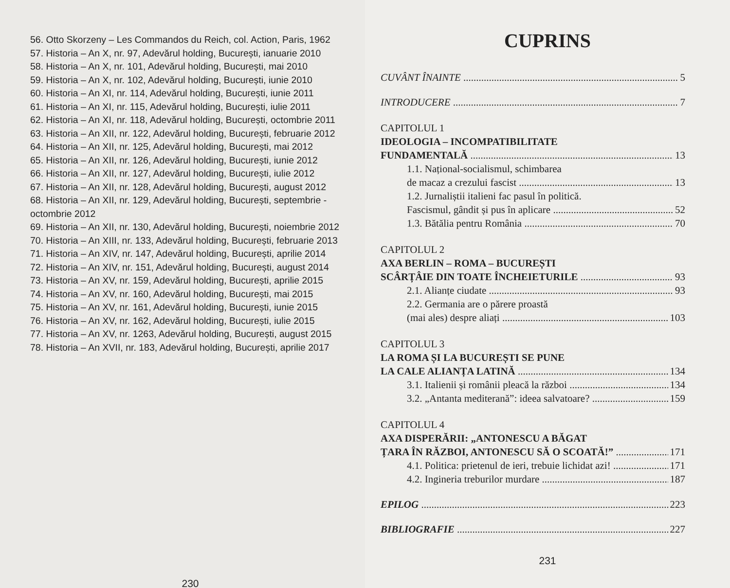56. Otto Skorzeny – Les Commandos du Reich, col. Action, Paris, 1962
57. Historia – An X, nr. 97, Adevărul holding, București, ianuarie 2010
58. Historia – An X, nr. 101, Adevărul holding, București, mai 2010
59. Historia – An X, nr. 102, Adevărul holding, București, iunie 2010
60. Historia – An XI, nr. 114, Adevărul holding, București, iunie 2011
61. Historia – An XI, nr. 115, Adevărul holding, București, iulie 2011
62. Historia – An XI, nr. 118, Adevărul holding, București, octombrie 2011
63. Historia – An XII, nr. 122, Adevărul holding, București, februarie 2012
64. Historia – An XII, nr. 125, Adevărul holding, București, mai 2012
65. Historia – An XII, nr. 126, Adevărul holding, București, iunie 2012
66. Historia – An XII, nr. 127, Adevărul holding, București, iulie 2012
67. Historia – An XII, nr. 128, Adevărul holding, București, august 2012
68. Historia – An XII, nr. 129, Adevărul holding, București, septembrie - octombrie 2012
69. Historia – An XII, nr. 130, Adevărul holding, București, noiembrie 2012
70. Historia – An XIII, nr. 133, Adevărul holding, București, februarie 2013
71. Historia – An XIV, nr. 147, Adevărul holding, București, aprilie 2014
72. Historia – An XIV, nr. 151, Adevărul holding, București, august 2014
73. Historia – An XV, nr. 159, Adevărul holding, București, aprilie 2015
74. Historia – An XV, nr. 160, Adevărul holding, București, mai 2015
75. Historia – An XV, nr. 161, Adevărul holding, București, iunie 2015
76. Historia – An XV, nr. 162, Adevărul holding, București, iulie 2015
77. Historia – An XV, nr. 1263, Adevărul holding, București, august 2015
78. Historia – An XVII, nr. 183, Adevărul holding, București, aprilie 2017
230
CUPRINS
CUVÂNT ÎNAINTE 5
INTRODUCERE 7
CAPITOLUL 1
IDEOLOGIA – INCOMPATIBILITATE
FUNDAMENTALĂ 13
1.1. Național-socialismul, schimbarea
de macaz a crezului fascist 13
1.2. Jurnaliștii italieni fac pasul în politică.
Fascismul, gândit și pus în aplicare 52
1.3. Bătălia pentru România 70
CAPITOLUL 2
AXA BERLIN – ROMA – BUCUREȘTI
SCÂRȚÂIE DIN TOATE ÎNCHEIETURILE 93
2.1. Alianțe ciudate 93
2.2. Germania are o părere proastă
(mai ales) despre aliați 103
CAPITOLUL 3
LA ROMA ȘI LA BUCUREȘTI SE PUNE
LA CALE ALIANȚA LATINĂ 134
3.1. Italienii și românii pleacă la război 134
3.2. „Antanta mediterană”: ideea salvatoare? 159
CAPITOLUL 4
AXA DISPERĂRII: „ANTONESCU A BĂGAT
ȚARA ÎN RĂZBOI, ANTONESCU SĂ O SCOATĂ!” 171
4.1. Politica: prietenul de ieri, trebuie lichidat azi! 171
4.2. Ingineria treburilor murdare 187
EPILOG 223
BIBLIOGRAFIE 227
231